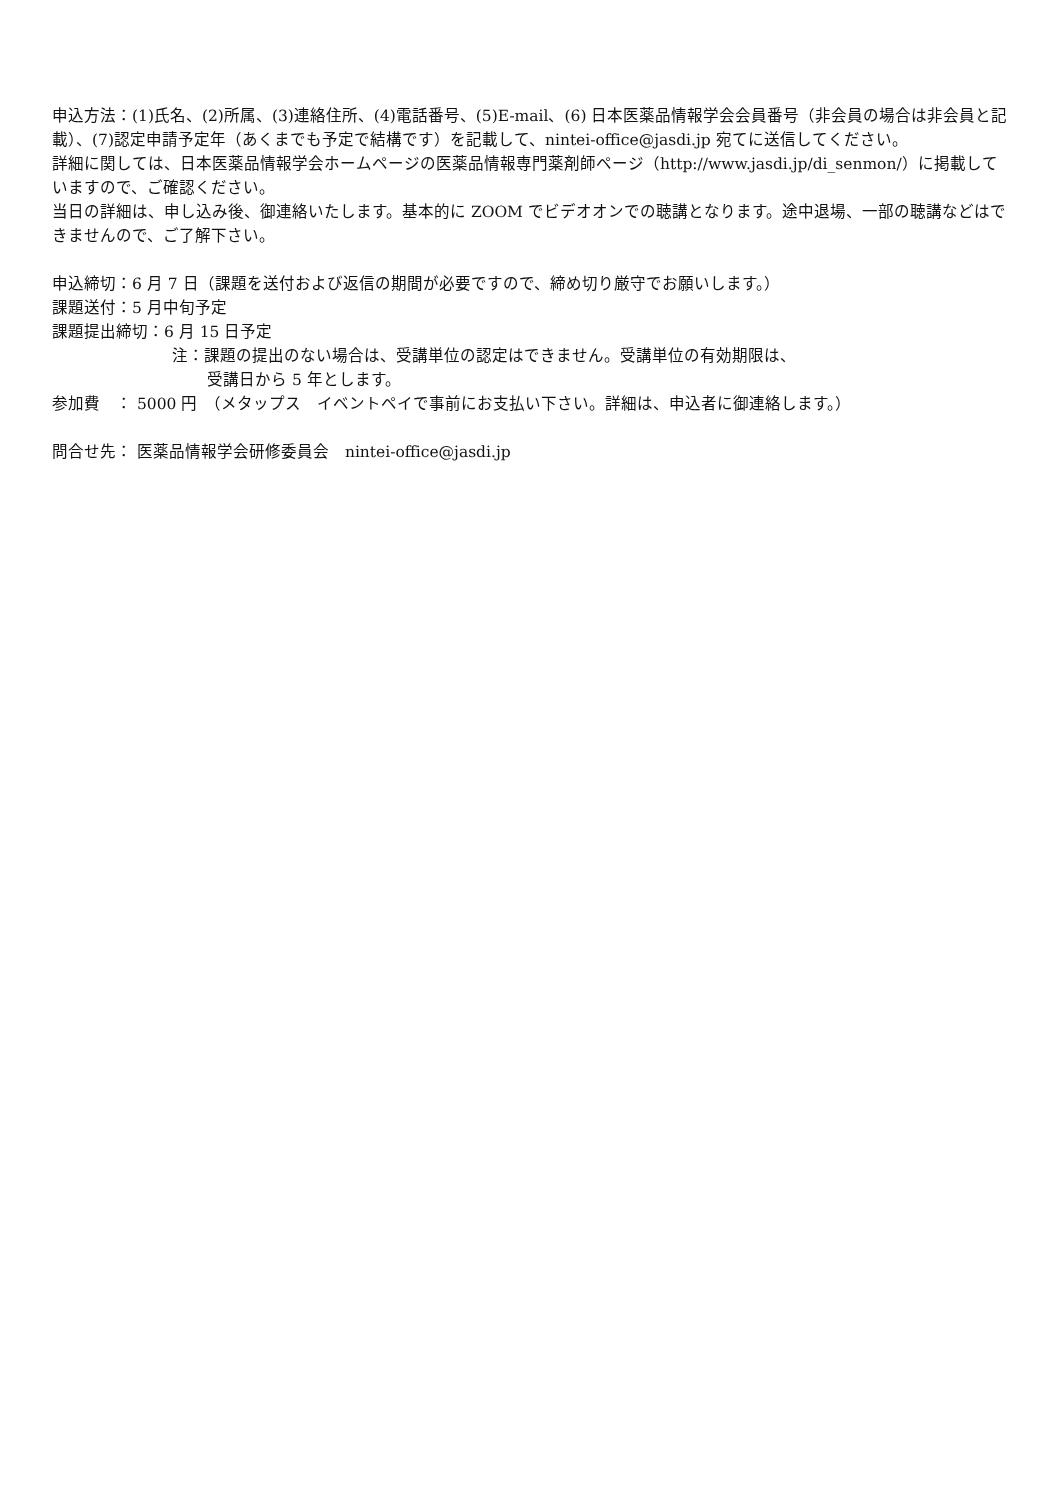申込方法：(1)氏名、(2)所属、(3)連絡住所、(4)電話番号、(5)E-mail、(6) 日本医薬品情報学会会員番号（非会員の場合は非会員と記載）、(7)認定申請予定年（あくまでも予定で結構です）を記載して、nintei-office@jasdi.jp 宛てに送信してください。
詳細に関しては、日本医薬品情報学会ホームページの医薬品情報専門薬剤師ページ（http://www.jasdi.jp/di_senmon/）に掲載していますので、ご確認ください。
当日の詳細は、申し込み後、御連絡いたします。基本的に ZOOM でビデオオンでの聴講となります。途中退場、一部の聴講などはできませんので、ご了解下さい。
申込締切：6 月 7 日（課題を送付および返信の期間が必要ですので、締め切り厳守でお願いします。）
課題送付：5 月中旬予定
課題提出締切：6 月 15 日予定
注：課題の提出のない場合は、受講単位の認定はできません。受講単位の有効期限は、
受講日から 5 年とします。
参加費　： 5000 円　（メタップス　イベントペイで事前にお支払い下さい。詳細は、申込者に御連絡します。）
問合せ先： 医薬品情報学会研修委員会　nintei-office@jasdi.jp